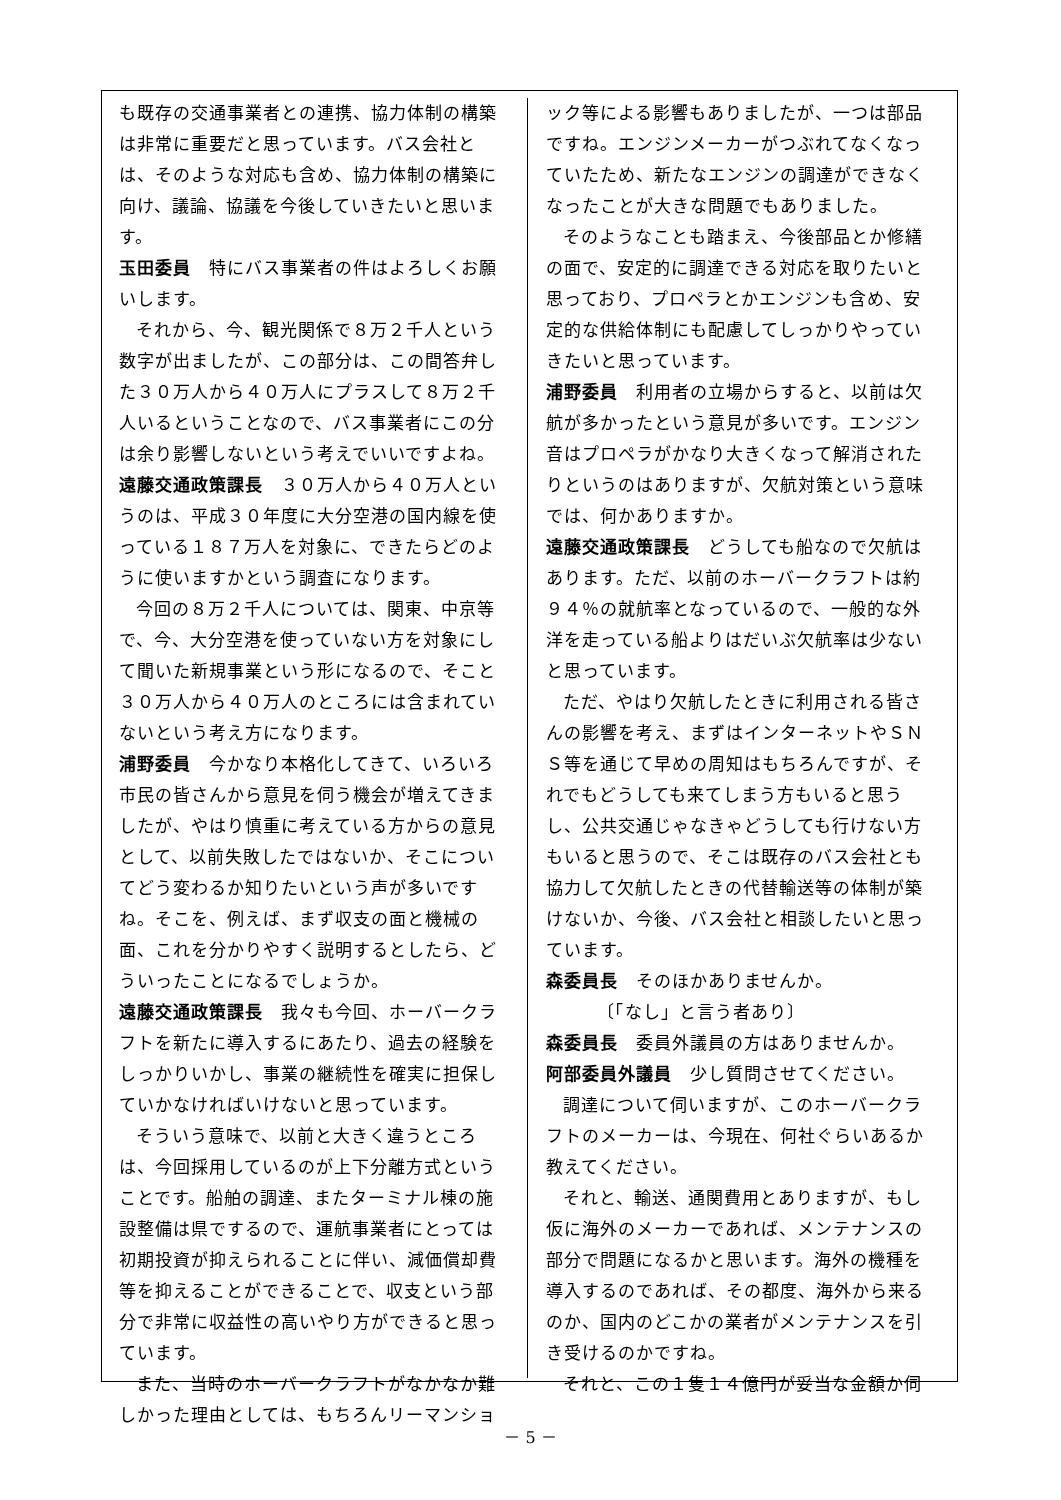も既存の交通事業者との連携、協力体制の構築は非常に重要だと思っています。バス会社とは、そのような対応も含め、協力体制の構築に向け、議論、協議を今後していきたいと思います。
玉田委員　特にバス事業者の件はよろしくお願いします。
それから、今、観光関係で８万２千人という数字が出ましたが、この部分は、この間答弁した３０万人から４０万人にプラスして８万２千人いるということなので、バス事業者にこの分は余り影響しないという考えでいいですよね。
遠藤交通政策課長　３０万人から４０万人というのは、平成３０年度に大分空港の国内線を使っている１８７万人を対象に、できたらどのように使いますかという調査になります。
今回の８万２千人については、関東、中京等で、今、大分空港を使っていない方を対象にして聞いた新規事業という形になるので、そこと３０万人から４０万人のところには含まれていないという考え方になります。
浦野委員　今かなり本格化してきて、いろいろ市民の皆さんから意見を伺う機会が増えてきましたが、やはり慎重に考えている方からの意見として、以前失敗したではないか、そこについてどう変わるか知りたいという声が多いですね。そこを、例えば、まず収支の面と機械の面、これを分かりやすく説明するとしたら、どういったことになるでしょうか。
遠藤交通政策課長　我々も今回、ホーバークラフトを新たに導入するにあたり、過去の経験をしっかりいかし、事業の継続性を確実に担保していかなければいけないと思っています。
そういう意味で、以前と大きく違うところは、今回採用しているのが上下分離方式ということです。船舶の調達、またターミナル棟の施設整備は県でするので、運航事業者にとっては初期投資が抑えられることに伴い、減価償却費等を抑えることができることで、収支という部分で非常に収益性の高いやり方ができると思っています。
また、当時のホーバークラフトがなかなか難しかった理由としては、もちろんリーマンショ
ック等による影響もありましたが、一つは部品ですね。エンジンメーカーがつぶれてなくなっていたため、新たなエンジンの調達ができなくなったことが大きな問題でもありました。
そのようなことも踏まえ、今後部品とか修繕の面で、安定的に調達できる対応を取りたいと思っており、プロペラとかエンジンも含め、安定的な供給体制にも配慮してしっかりやっていきたいと思っています。
浦野委員　利用者の立場からすると、以前は欠航が多かったという意見が多いです。エンジン音はプロペラがかなり大きくなって解消されたりというのはありますが、欠航対策という意味では、何かありますか。
遠藤交通政策課長　どうしても船なので欠航はあります。ただ、以前のホーバークラフトは約９４％の就航率となっているので、一般的な外洋を走っている船よりはだいぶ欠航率は少ないと思っています。
ただ、やはり欠航したときに利用される皆さんの影響を考え、まずはインターネットやＳＮＳ等を通じて早めの周知はもちろんですが、それでもどうしても来てしまう方もいると思うし、公共交通じゃなきゃどうしても行けない方もいると思うので、そこは既存のバス会社とも協力して欠航したときの代替輸送等の体制が築けないか、今後、バス会社と相談したいと思っています。
森委員長　そのほかありませんか。
〔「なし」と言う者あり〕
森委員長　委員外議員の方はありませんか。
阿部委員外議員　少し質問させてください。
調達について伺いますが、このホーバークラフトのメーカーは、今現在、何社ぐらいあるか教えてください。
それと、輸送、通関費用とありますが、もし仮に海外のメーカーであれば、メンテナンスの部分で問題になるかと思います。海外の機種を導入するのであれば、その都度、海外から来るのか、国内のどこかの業者がメンテナンスを引き受けるのかですね。
それと、この１隻１４億円が妥当な金額か伺
－ 5 －